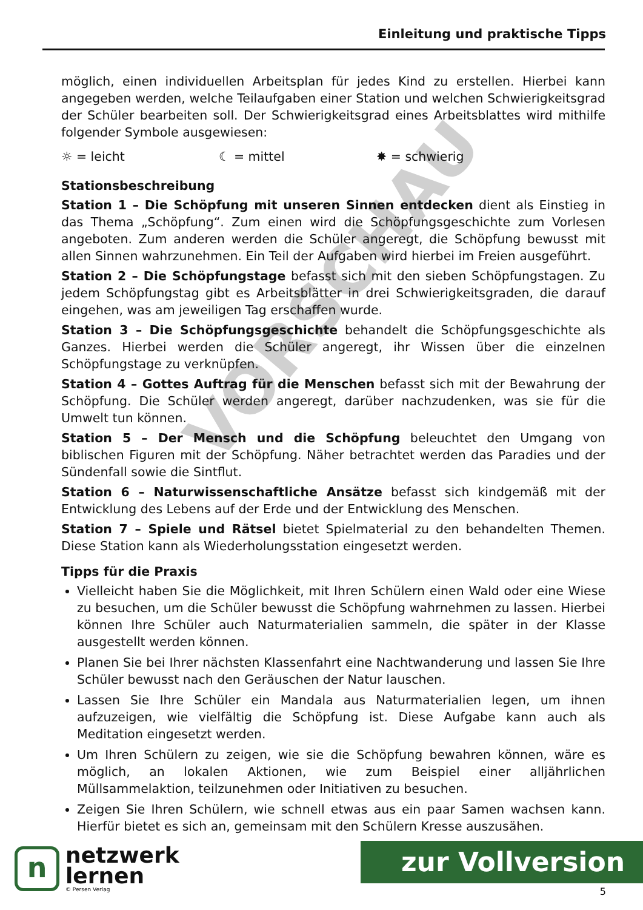Einleitung und praktische Tipps
VORSCHAU
möglich, einen individuellen Arbeitsplan für jedes Kind zu erstellen. Hierbei kann angegeben werden, welche Teilaufgaben einer Station und welchen Schwierigkeitsgrad der Schüler bearbeiten soll. Der Schwierigkeitsgrad eines Arbeitsblattes wird mithilfe folgender Symbole ausgewiesen:
☼ = leicht ☾ = mittel ✸ = schwierig
Stationsbeschreibung
Station 1 – Die Schöpfung mit unseren Sinnen entdecken dient als Einstieg in das Thema „Schöpfung“. Zum einen wird die Schöpfungsgeschichte zum Vorlesen angeboten. Zum anderen werden die Schüler angeregt, die Schöpfung bewusst mit allen Sinnen wahrzunehmen. Ein Teil der Aufgaben wird hierbei im Freien ausgeführt.
Station 2 – Die Schöpfungstage befasst sich mit den sieben Schöpfungstagen. Zu jedem Schöpfungstag gibt es Arbeitsblätter in drei Schwierigkeitsgraden, die darauf eingehen, was am jeweiligen Tag erschaffen wurde.
Station 3 – Die Schöpfungsgeschichte behandelt die Schöpfungsgeschichte als Ganzes. Hierbei werden die Schüler angeregt, ihr Wissen über die einzelnen Schöpfungstage zu verknüpfen.
Station 4 – Gottes Auftrag für die Menschen befasst sich mit der Bewahrung der Schöpfung. Die Schüler werden angeregt, darüber nachzudenken, was sie für die Umwelt tun können.
Station 5 – Der Mensch und die Schöpfung beleuchtet den Umgang von biblischen Figuren mit der Schöpfung. Näher betrachtet werden das Paradies und der Sündenfall sowie die Sintflut.
Station 6 – Naturwissenschaftliche Ansätze befasst sich kindgemäß mit der Entwicklung des Lebens auf der Erde und der Entwicklung des Menschen.
Station 7 – Spiele und Rätsel bietet Spielmaterial zu den behandelten Themen. Diese Station kann als Wiederholungsstation eingesetzt werden.
Tipps für die Praxis
Vielleicht haben Sie die Möglichkeit, mit Ihren Schülern einen Wald oder eine Wiese zu besuchen, um die Schüler bewusst die Schöpfung wahrnehmen zu lassen. Hierbei können Ihre Schüler auch Naturmaterialien sammeln, die später in der Klasse ausgestellt werden können.
Planen Sie bei Ihrer nächsten Klassenfahrt eine Nachtwanderung und lassen Sie Ihre Schüler bewusst nach den Geräuschen der Natur lauschen.
Lassen Sie Ihre Schüler ein Mandala aus Naturmaterialien legen, um ihnen aufzuzeigen, wie vielfältig die Schöpfung ist. Diese Aufgabe kann auch als Meditation eingesetzt werden.
Um Ihren Schülern zu zeigen, wie sie die Schöpfung bewahren können, wäre es möglich, an lokalen Aktionen, wie zum Beispiel einer alljährlichen Müllsammelaktion, teilzunehmen oder Initiativen zu besuchen.
Zeigen Sie Ihren Schülern, wie schnell etwas aus ein paar Samen wachsen kann. Hierfür bietet es sich an, gemeinsam mit den Schülern Kresse auszusähen.
n
netzwerk
lernen
© Persen Verlag
zur Vollversion
5